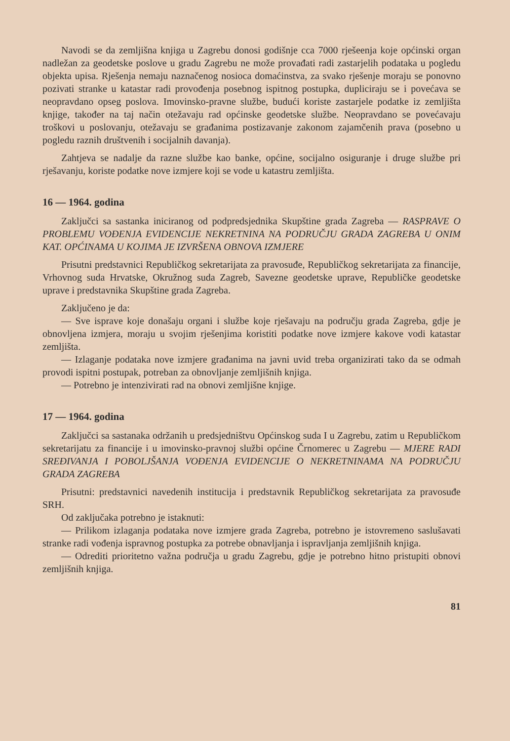Navodi se da zemljišna knjiga u Zagrebu donosi godišnje cca 7000 rješeenja koje općinski organ nadležan za geodetske poslove u gradu Zagrebu ne može provađati radi zastarjelih podataka u pogledu objekta upisa. Rješenja nemaju naznačenog nosioca domaćinstva, za svako rješenje moraju se ponovno pozivati stranke u katastar radi provođenja posebnog ispitnog postupka, dupliciraju se i povećava se neopravdano opseg poslova. Imovinsko-pravne službe, budući koriste zastarjele podatke iz zemljišta knjige, također na taj način otežavaju rad općinske geodetske službe. Neopravdano se povećavaju troškovi u poslovanju, otežavaju se građanima postizavanje zakonom zajamčenih prava (posebno u pogledu raznih društvenih i socijalnih davanja).
Zahtjeva se nadalje da razne službe kao banke, općine, socijalno osiguranje i druge službe pri rješavanju, koriste podatke nove izmjere koji se vode u katastru zemljišta.
16 — 1964. godina
Zaključci sa sastanka iniciranog od podpredsjednika Skupštine grada Zagreba — RASPRAVE O PROBLEMU VOĐENJA EVIDENCIJE NEKRETNINA NA PODRUČJU GRADA ZAGREBA U ONIM KAT. OPĆINAMA U KOJIMA JE IZVRŠENA OBNOVA IZMJERE
Prisutni predstavnici Republičkog sekretarijata za pravosuđe, Republičkog sekretarijata za financije, Vrhovnog suda Hrvatske, Okružnog suda Zagreb, Savezne geodetske uprave, Republičke geodetske uprave i predstavnika Skupštine grada Zagreba.
Zaključeno je da:
— Sve isprave koje donašaju organi i službe koje rješavaju na području grada Zagreba, gdje je obnovljena izmjera, moraju u svojim rješenjima koristiti podatke nove izmjere kakove vodi katastar zemljišta.
— Izlaganje podataka nove izmjere građanima na javni uvid treba organizirati tako da se odmah provodi ispitni postupak, potreban za obnovljanje zemljišnih knjiga.
— Potrebno je intenzivirati rad na obnovi zemljišne knjige.
17 — 1964. godina
Zaključci sa sastanaka održanih u predsjedništvu Općinskog suda I u Zagrebu, zatim u Republičkom sekretarijatu za financije i u imovinsko-pravnoj službi općine Črnomerec u Zagrebu — MJERE RADI SREĐIVANJA I POBOLJŠANJA VOĐENJA EVIDENCIJE O NEKRETNINAMA NA PODRUČJU GRADA ZAGREBA
Prisutni: predstavnici navedenih institucija i predstavnik Republičkog sekretarijata za pravosuđe SRH.
Od zaključaka potrebno je istaknuti:
— Prilikom izlaganja podataka nove izmjere grada Zagreba, potrebno je istovremeno saslušavati stranke radi vođenja ispravnog postupka za potrebe obnavljanja i ispravljanja zemljišnih knjiga.
— Odrediti prioritetno važna područja u gradu Zagrebu, gdje je potrebno hitno pristupiti obnovi zemljišnih knjiga.
81